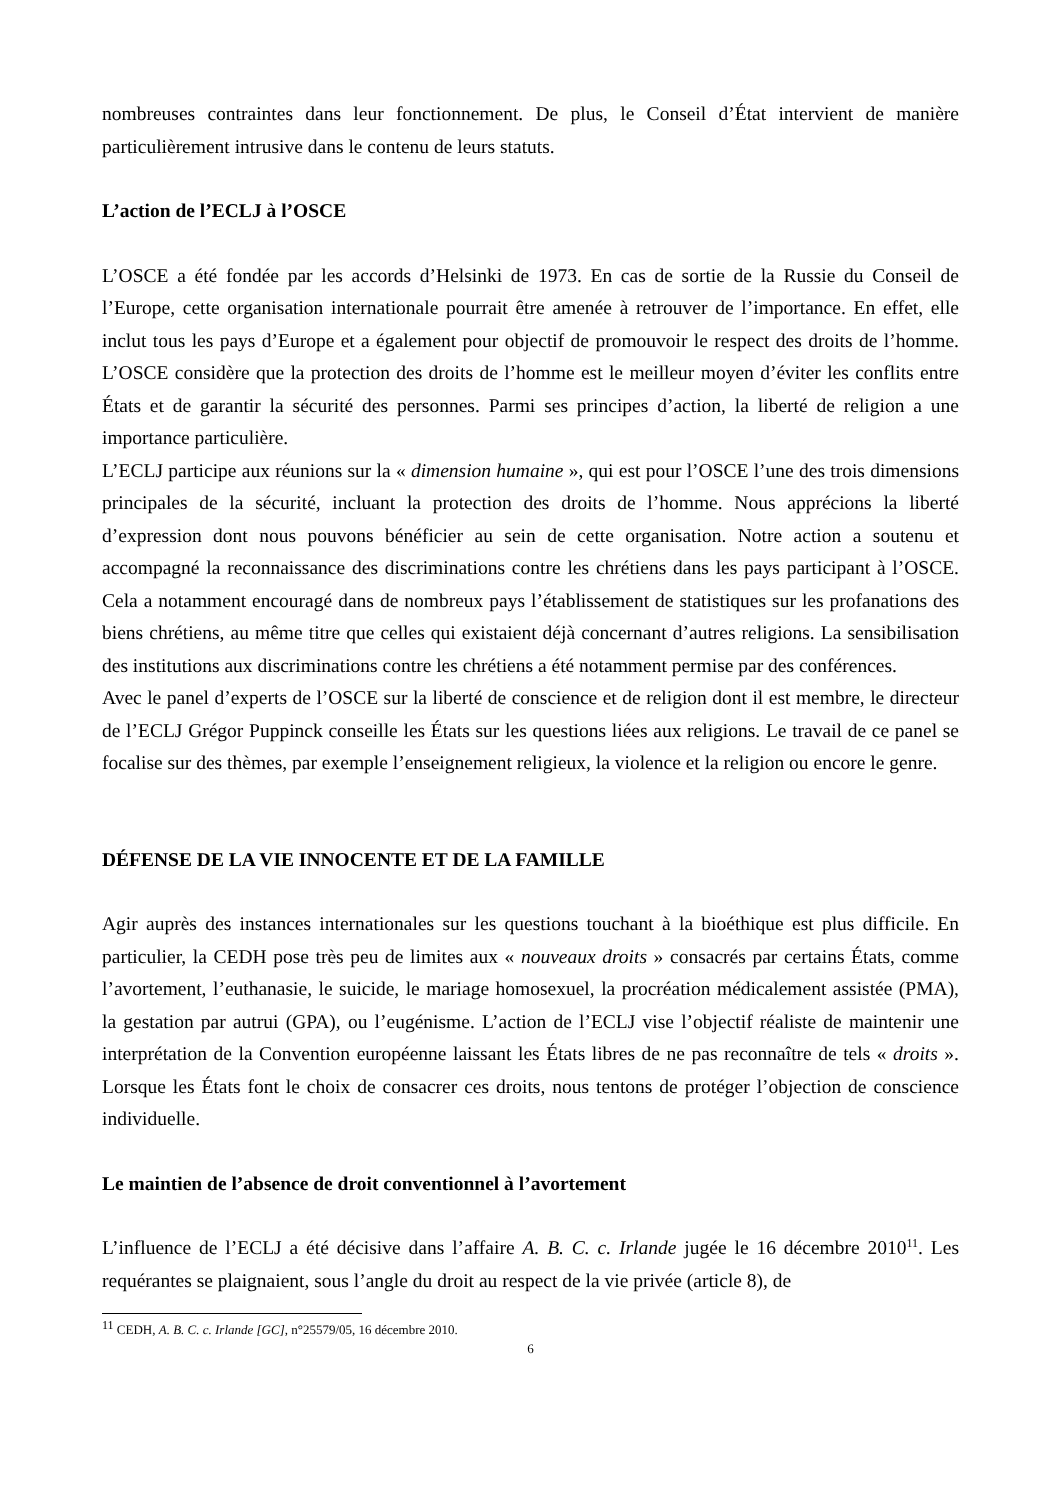nombreuses contraintes dans leur fonctionnement. De plus, le Conseil d’État intervient de manière particulièrement intrusive dans le contenu de leurs statuts.
L’action de l’ECLJ à l’OSCE
L’OSCE a été fondée par les accords d’Helsinki de 1973. En cas de sortie de la Russie du Conseil de l’Europe, cette organisation internationale pourrait être amenée à retrouver de l’importance. En effet, elle inclut tous les pays d’Europe et a également pour objectif de promouvoir le respect des droits de l’homme. L’OSCE considère que la protection des droits de l’homme est le meilleur moyen d’éviter les conflits entre États et de garantir la sécurité des personnes. Parmi ses principes d’action, la liberté de religion a une importance particulière.
L’ECLJ participe aux réunions sur la « dimension humaine », qui est pour l’OSCE l’une des trois dimensions principales de la sécurité, incluant la protection des droits de l’homme. Nous apprécions la liberté d’expression dont nous pouvons bénéficier au sein de cette organisation. Notre action a soutenu et accompagné la reconnaissance des discriminations contre les chrétiens dans les pays participant à l’OSCE. Cela a notamment encouragé dans de nombreux pays l’établissement de statistiques sur les profanations des biens chrétiens, au même titre que celles qui existaient déjà concernant d’autres religions. La sensibilisation des institutions aux discriminations contre les chrétiens a été notamment permise par des conférences.
Avec le panel d’experts de l’OSCE sur la liberté de conscience et de religion dont il est membre, le directeur de l’ECLJ Grégor Puppinck conseille les États sur les questions liées aux religions. Le travail de ce panel se focalise sur des thèmes, par exemple l’enseignement religieux, la violence et la religion ou encore le genre.
DÉFENSE DE LA VIE INNOCENTE ET DE LA FAMILLE
Agir auprès des instances internationales sur les questions touchant à la bioéthique est plus difficile. En particulier, la CEDH pose très peu de limites aux « nouveaux droits » consacrés par certains États, comme l’avortement, l’euthanasie, le suicide, le mariage homosexuel, la procréation médicalement assistée (PMA), la gestation par autrui (GPA), ou l’eugénisme. L’action de l’ECLJ vise l’objectif réaliste de maintenir une interprétation de la Convention européenne laissant les États libres de ne pas reconnaître de tels « droits ». Lorsque les États font le choix de consacrer ces droits, nous tentons de protéger l’objection de conscience individuelle.
Le maintien de l’absence de droit conventionnel à l’avortement
L’influence de l’ECLJ a été décisive dans l’affaire A. B. C. c. Irlande jugée le 16 décembre 2010<sup>11</sup>. Les requérantes se plaignaient, sous l’angle du droit au respect de la vie privée (article 8), de
<sup>11</sup> CEDH, A. B. C. c. Irlande [GC], n°25579/05, 16 décembre 2010.
6